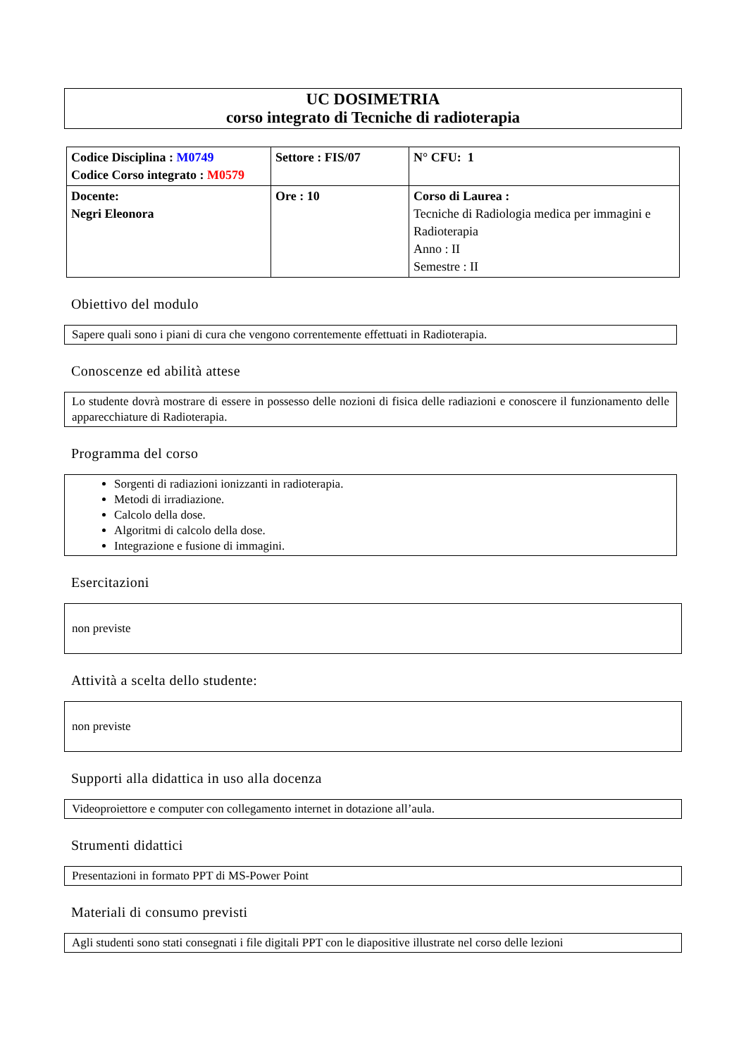UC DOSIMETRIA
corso integrato di Tecniche di radioterapia
| Codice Disciplina : M0749 Codice Corso integrato : M0579 | Settore : FIS/07 | N° CFU: 1 |
| Docente: Negri Eleonora | Ore : 10 | Corso di Laurea : Tecniche di Radiologia medica per immagini e Radioterapia Anno : II Semestre : II |
Obiettivo del modulo
Sapere quali sono i piani di cura che vengono correntemente effettuati in Radioterapia.
Conoscenze ed abilità attese
Lo studente dovrà mostrare di essere in possesso delle nozioni di fisica delle radiazioni e conoscere il funzionamento delle apparecchiature di Radioterapia.
Programma del corso
Sorgenti di radiazioni ionizzanti in radioterapia.
Metodi di irradiazione.
Calcolo della dose.
Algoritmi di calcolo della dose.
Integrazione e fusione di immagini.
Esercitazioni
non previste
Attività a scelta dello studente:
non previste
Supporti alla didattica in uso alla docenza
Videoproiettore e computer con collegamento internet in dotazione all’aula.
Strumenti didattici
Presentazioni in formato PPT di MS-Power Point
Materiali di consumo previsti
Agli studenti sono stati consegnati i file digitali PPT con le diapositive illustrate nel corso delle lezioni